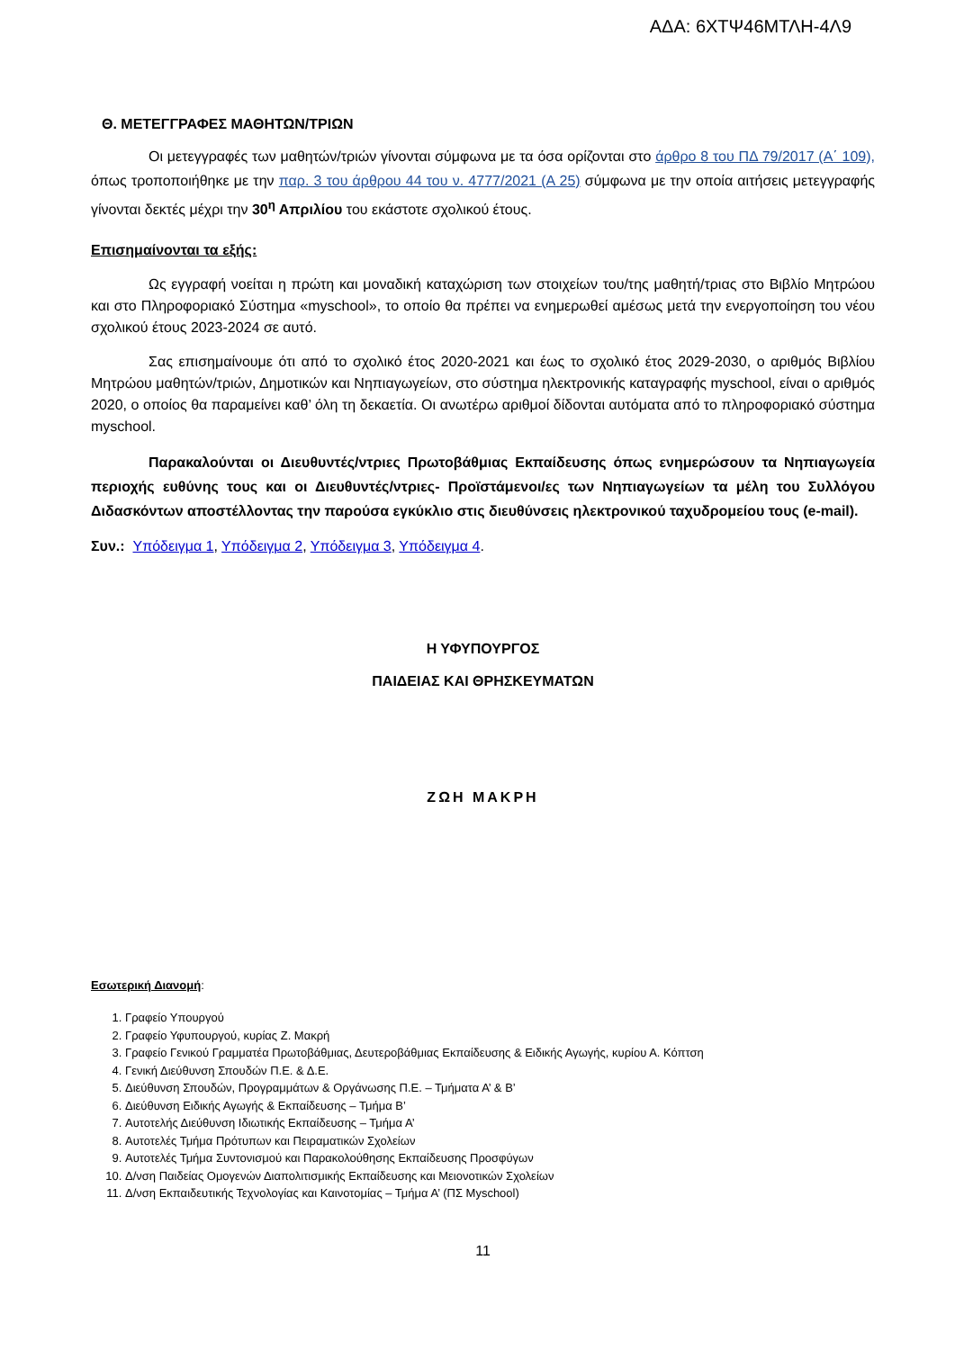ΑΔΑ: 6ΧΤΨ46ΜΤΛΗ-4Λ9
Θ. ΜΕΤΕΓΓΡΑΦΕΣ ΜΑΘΗΤΩΝ/ΤΡΙΩΝ
Οι μετεγγραφές των μαθητών/τριών γίνονται σύμφωνα με τα όσα ορίζονται στο άρθρο 8 του ΠΔ 79/2017 (Α΄ 109), όπως τροποποιήθηκε με την παρ. 3 του άρθρου 44 του ν. 4777/2021 (Α 25) σύμφωνα με την οποία αιτήσεις μετεγγραφής γίνονται δεκτές μέχρι την 30<sup>η</sup> Απριλίου του εκάστοτε σχολικού έτους.
Επισημαίνονται τα εξής:
Ως εγγραφή νοείται η πρώτη και μοναδική καταχώριση των στοιχείων του/της μαθητή/τριας στο Βιβλίο Μητρώου και στο Πληροφοριακό Σύστημα «myschool», το οποίο θα πρέπει να ενημερωθεί αμέσως μετά την ενεργοποίηση του νέου σχολικού έτους 2023-2024 σε αυτό.
Σας επισημαίνουμε ότι από το σχολικό έτος 2020-2021 και έως το σχολικό έτος 2029-2030, ο αριθμός Βιβλίου Μητρώου μαθητών/τριών, Δημοτικών και Νηπιαγωγείων, στο σύστημα ηλεκτρονικής καταγραφής myschool, είναι ο αριθμός 2020, ο οποίος θα παραμείνει καθ’ όλη τη δεκαετία. Οι ανωτέρω αριθμοί δίδονται αυτόματα από το πληροφοριακό σύστημα myschool.
Παρακαλούνται οι Διευθυντές/ντριες Πρωτοβάθμιας Εκπαίδευσης όπως ενημερώσουν τα Νηπιαγωγεία περιοχής ευθύνης τους και οι Διευθυντές/ντριες- Προϊστάμενοι/ες των Νηπιαγωγείων τα μέλη του Συλλόγου Διδασκόντων αποστέλλοντας την παρούσα εγκύκλιο στις διευθύνσεις ηλεκτρονικού ταχυδρομείου τους (e-mail).
Συν.: Υπόδειγμα 1, Υπόδειγμα 2, Υπόδειγμα 3, Υπόδειγμα 4.
Η ΥΦΥΠΟΥΡΓΟΣ
ΠΑΙΔΕΙΑΣ ΚΑΙ ΘΡΗΣΚΕΥΜΑΤΩΝ
ΖΩΗ ΜΑΚΡΗ
Εσωτερική Διανομή:
1. Γραφείο Υπουργού
2. Γραφείο Υφυπουργού, κυρίας Ζ. Μακρή
3. Γραφείο Γενικού Γραμματέα Πρωτοβάθμιας, Δευτεροβάθμιας Εκπαίδευσης & Ειδικής Αγωγής, κυρίου Α. Κόπτση
4. Γενική Διεύθυνση Σπουδών Π.Ε. & Δ.Ε.
5. Διεύθυνση Σπουδών, Προγραμμάτων & Οργάνωσης Π.Ε. – Τμήματα Α’ & Β’
6. Διεύθυνση Ειδικής Αγωγής & Εκπαίδευσης – Τμήμα Β’
7. Αυτοτελής Διεύθυνση Ιδιωτικής Εκπαίδευσης – Τμήμα Α’
8. Αυτοτελές Τμήμα Πρότυπων και Πειραματικών Σχολείων
9. Αυτοτελές Τμήμα Συντονισμού και Παρακολούθησης Εκπαίδευσης Προσφύγων
10. Δ/νση Παιδείας Ομογενών Διαπολιτισμικής Εκπαίδευσης και Μειονοτικών Σχολείων
11. Δ/νση Εκπαιδευτικής Τεχνολογίας και Καινοτομίας – Τμήμα Α’ (ΠΣ Myschool)
11